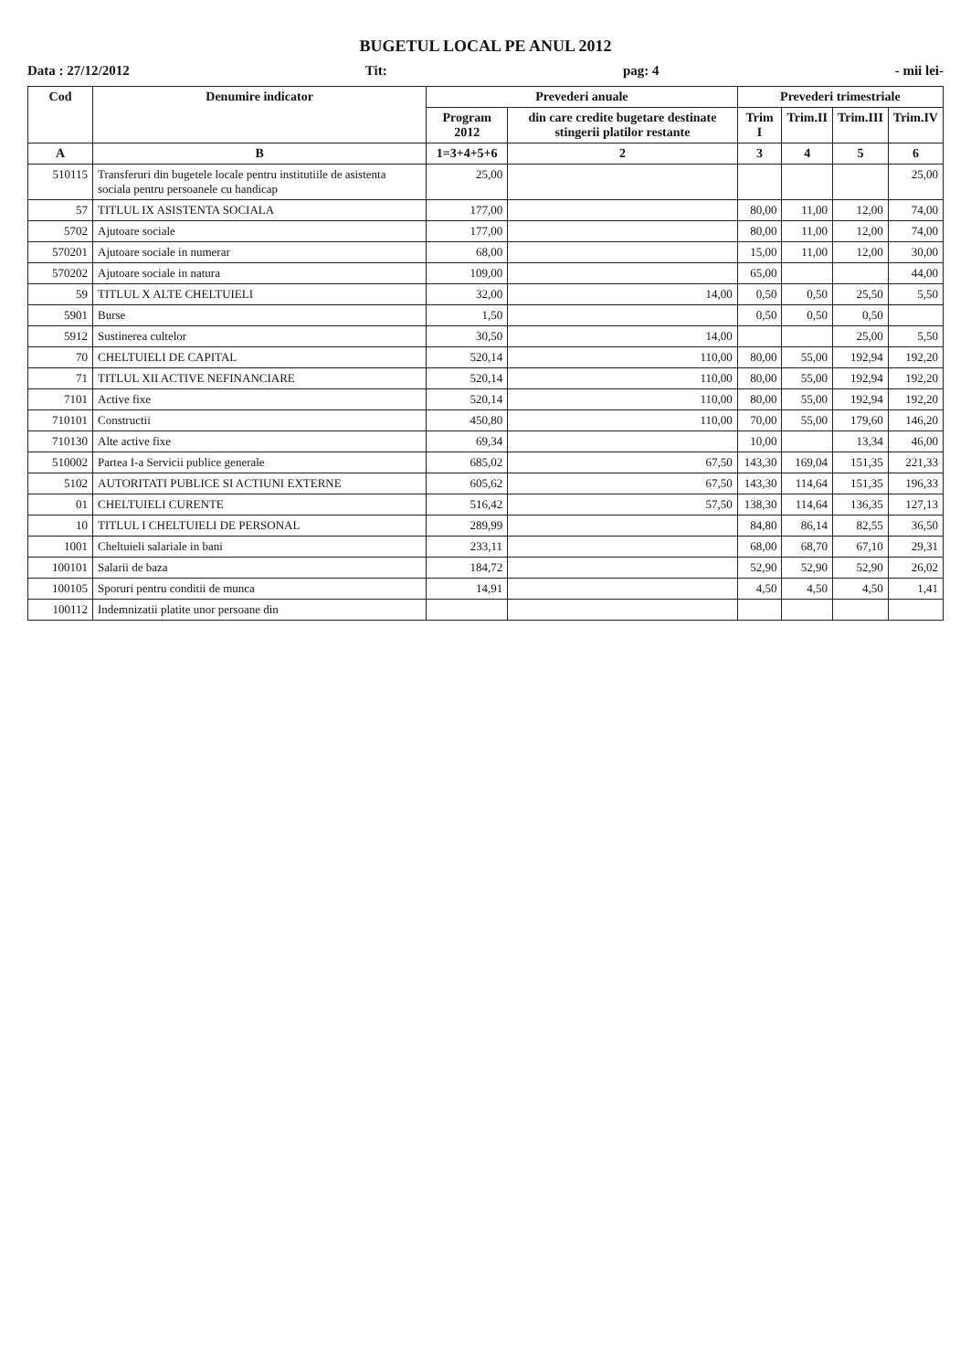BUGETUL LOCAL PE ANUL 2012
Data : 27/12/2012 Tit: pag: 4 - mii lei-
| Cod | Denumire indicator | Prevederi anuale | | Prevederi trimestriale | | | |
| --- | --- | --- | --- | --- | --- | --- | --- |
| | | Program 2012 | din care credite bugetare destinate stingerii platilor restante | Trim I | Trim.II | Trim.III | Trim.IV |
| A | B | 1=3+4+5+6 | 2 | 3 | 4 | 5 | 6 |
| 510115 | Transferuri din bugetele locale pentru institutiile de asistenta sociala pentru persoanele cu handicap | 25,00 | | | | | 25,00 |
| 57 | TITLUL IX ASISTENTA SOCIALA | 177,00 | | 80,00 | 11,00 | 12,00 | 74,00 |
| 5702 | Ajutoare sociale | 177,00 | | 80,00 | 11,00 | 12,00 | 74,00 |
| 570201 | Ajutoare sociale in numerar | 68,00 | | 15,00 | 11,00 | 12,00 | 30,00 |
| 570202 | Ajutoare sociale in natura | 109,00 | | 65,00 | | | 44,00 |
| 59 | TITLUL X ALTE CHELTUIELI | 32,00 | 14,00 | 0,50 | 0,50 | 25,50 | 5,50 |
| 5901 | Burse | 1,50 | | 0,50 | 0,50 | 0,50 | |
| 5912 | Sustinerea cultelor | 30,50 | 14,00 | | | 25,00 | 5,50 |
| 70 | CHELTUIELI DE CAPITAL | 520,14 | 110,00 | 80,00 | 55,00 | 192,94 | 192,20 |
| 71 | TITLUL XII ACTIVE NEFINANCIARE | 520,14 | 110,00 | 80,00 | 55,00 | 192,94 | 192,20 |
| 7101 | Active fixe | 520,14 | 110,00 | 80,00 | 55,00 | 192,94 | 192,20 |
| 710101 | Constructii | 450,80 | 110,00 | 70,00 | 55,00 | 179,60 | 146,20 |
| 710130 | Alte active fixe | 69,34 | | 10,00 | | 13,34 | 46,00 |
| 510002 | Partea I-a Servicii publice generale | 685,02 | 67,50 | 143,30 | 169,04 | 151,35 | 221,33 |
| 5102 | AUTORITATI PUBLICE SI ACTIUNI EXTERNE | 605,62 | 67,50 | 143,30 | 114,64 | 151,35 | 196,33 |
| 01 | CHELTUIELI CURENTE | 516,42 | 57,50 | 138,30 | 114,64 | 136,35 | 127,13 |
| 10 | TITLUL I CHELTUIELI DE PERSONAL | 289,99 | | 84,80 | 86,14 | 82,55 | 36,50 |
| 1001 | Cheltuieli salariale in bani | 233,11 | | 68,00 | 68,70 | 67,10 | 29,31 |
| 100101 | Salarii de baza | 184,72 | | 52,90 | 52,90 | 52,90 | 26,02 |
| 100105 | Sporuri pentru conditii de munca | 14,91 | | 4,50 | 4,50 | 4,50 | 1,41 |
| 100112 | Indemnizatii platite unor persoane din | | | | | | |